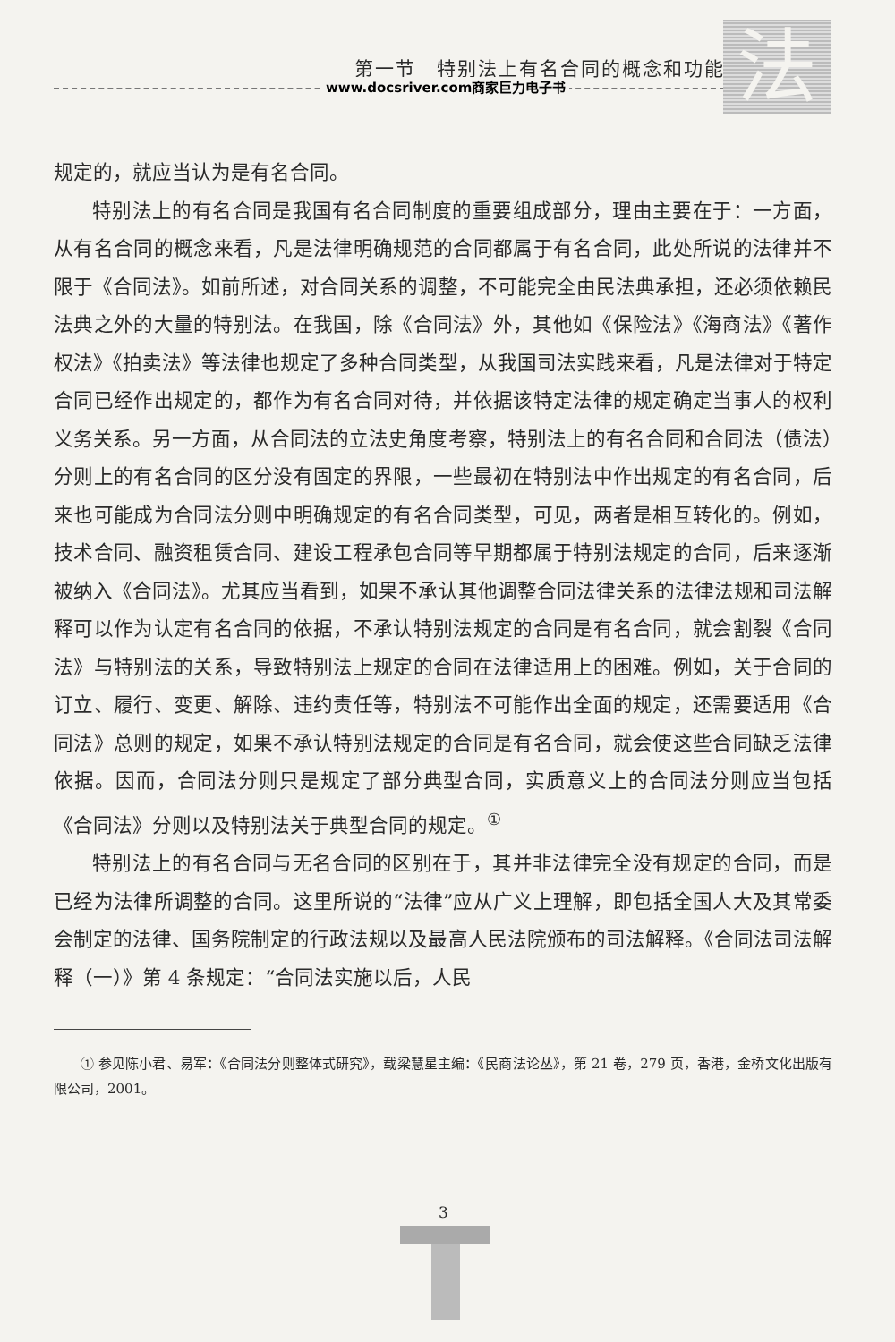第一节　特别法上有名合同的概念和功能
www.docsriver.com商家巨力电子书 法
规定的，就应当认为是有名合同。
特别法上的有名合同是我国有名合同制度的重要组成部分，理由主要在于：一方面，从有名合同的概念来看，凡是法律明确规范的合同都属于有名合同，此处所说的法律并不限于《合同法》。如前所述，对合同关系的调整，不可能完全由民法典承担，还必须依赖民法典之外的大量的特别法。在我国，除《合同法》外，其他如《保险法》《海商法》《著作权法》《拍卖法》等法律也规定了多种合同类型，从我国司法实践来看，凡是法律对于特定合同已经作出规定的，都作为有名合同对待，并依据该特定法律的规定确定当事人的权利义务关系。另一方面，从合同法的立法史角度考察，特别法上的有名合同和合同法（债法）分则上的有名合同的区分没有固定的界限，一些最初在特别法中作出规定的有名合同，后来也可能成为合同法分则中明确规定的有名合同类型，可见，两者是相互转化的。例如，技术合同、融资租赁合同、建设工程承包合同等早期都属于特别法规定的合同，后来逐渐被纳入《合同法》。尤其应当看到，如果不承认其他调整合同法律关系的法律法规和司法解释可以作为认定有名合同的依据，不承认特别法规定的合同是有名合同，就会割裂《合同法》与特别法的关系，导致特别法上规定的合同在法律适用上的困难。例如，关于合同的订立、履行、变更、解除、违约责任等，特别法不可能作出全面的规定，还需要适用《合同法》总则的规定，如果不承认特别法规定的合同是有名合同，就会使这些合同缺乏法律依据。因而，合同法分则只是规定了部分典型合同，实质意义上的合同法分则应当包括《合同法》分则以及特别法关于典型合同的规定。<sup>①</sup>
特别法上的有名合同与无名合同的区别在于，其并非法律完全没有规定的合同，而是已经为法律所调整的合同。这里所说的“法律”应从广义上理解，即包括全国人大及其常委会制定的法律、国务院制定的行政法规以及最高人民法院颁布的司法解释。《合同法司法解释（一）》第 4 条规定：“合同法实施以后，人民
① 参见陈小君、易军：《合同法分则整体式研究》，载梁慧星主编：《民商法论丛》，第 21 卷，279 页，香港，金桥文化出版有限公司，2001。
3